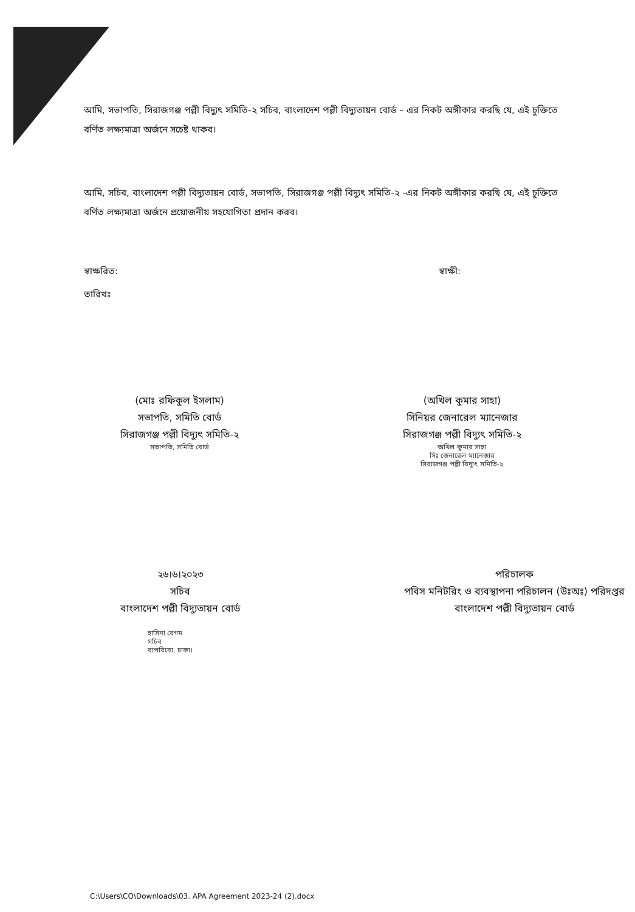আমি, সভাপতি, সিরাজগঞ্জ পল্লী বিদ্যুৎ সমিতি-২ সচিব, বাংলাদেশ পল্লী বিদ্যুতায়ন বোর্ড - এর নিকট অঙ্গীকার করছি যে, এই চুক্তিতে বর্ণিত লক্ষ্যমাত্রা অর্জনে সচেষ্ট থাকব।
আমি, সচিব, বাংলাদেশ পল্লী বিদ্যুতায়ন বোর্ড, সভাপতি, সিরাজগঞ্জ পল্লী বিদ্যুৎ সমিতি-২ -এর নিকট অঙ্গীকার করছি যে, এই চুক্তিতে বর্ণিত লক্ষ্যমাত্রা অর্জনে প্রয়োজনীয় সহযোগিতা প্রদান করব।
স্বাক্ষরিত:
তারিখঃ
স্বাক্ষী:
(মোঃ রফিকুল ইসলাম)
সভাপতি, সমিতি বোর্ড
সিরাজগঞ্জ পল্লী বিদ্যুৎ সমিতি-২
সভাপতি, সমিতি বোর্ড
(অখিল কুমার সাহা)
সিনিয়র জেনারেল ম্যানেজার
সিরাজগঞ্জ পল্লী বিদ্যুৎ সমিতি-২
অখিল কুমার সাহা
সিঃ জেনারেল ম্যানেজার
সিরাজগঞ্জ পল্লী বিদ্যুৎ সমিতি-২
২৬।৬।২০২৩
সচিব
বাংলাদেশ পল্লী বিদ্যুতায়ন বোর্ড
হাসিনা বেগম
সচিব
বাপবিবো, ঢাকা।
পরিচালক
পবিস মনিটরিং ও ব্যবস্থাপনা পরিচালন (উঃঅঃ) পরিদপ্তর
বাংলাদেশ পল্লী বিদ্যুতায়ন বোর্ড
C:\Users\CO\Downloads\03. APA Agreement 2023-24 (2).docx